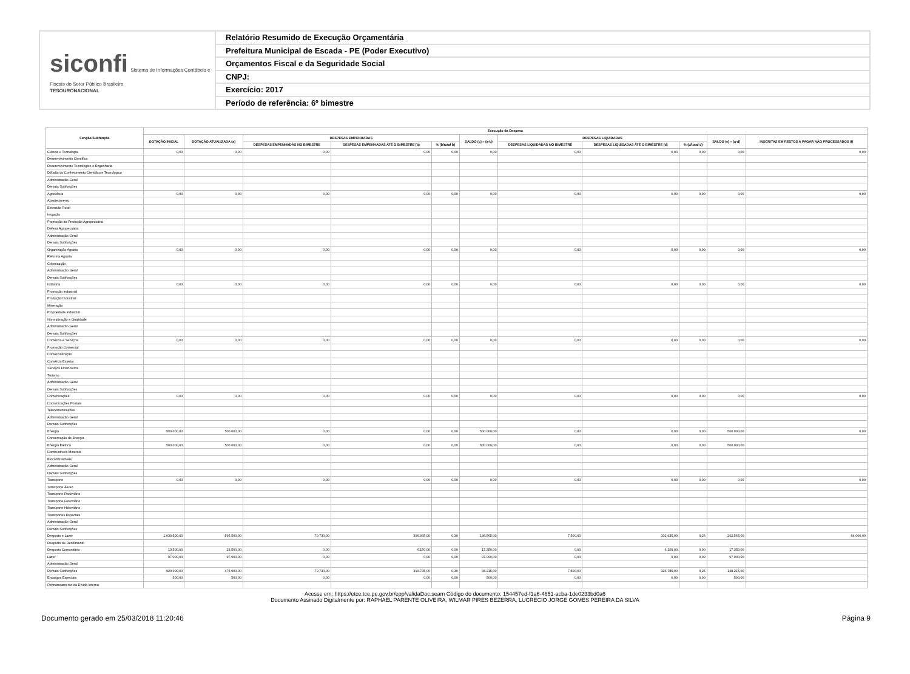siconfi Sistema de Informações Contábeis e Fiscais do Setor Público Brasileiro
TESOURONACIONAL
Relatório Resumido de Execução Orçamentária
Prefeitura Municipal de Escada - PE (Poder Executivo)
Orçamentos Fiscal e da Seguridade Social
CNPJ:
Exercício: 2017
Período de referência: 6º bimestre
| Função/Subfunção | Execução da Despesa | | | | | | | | | | |
| --- | --- | --- | --- | --- | --- | --- | --- | --- | --- | --- | --- |
| | DOTAÇÃO INICIAL | DOTAÇÃO ATUALIZADA (a) | DESPESAS EMPENHADAS | | | SALDO (c) = (a-b) | DESPESAS LIQUIDADAS | | | SALDO (e) = (a-d) | INSCRITAS EM RESTOS A PAGAR NÃO PROCESSADOS (f) |
| | | | DESPESAS EMPENHADAS NO BIMESTRE | DESPESAS EMPENHADAS ATÉ O BIMESTRE (b) | % (b/total b) | | DESPESAS LIQUIDADAS NO BIMESTRE | DESPESAS LIQUIDADAS ATÉ O BIMESTRE (d) | % (d/total d) | | |
| Ciência e Tecnologia | 0,00 | 0,00 | 0,00 | 0,00 | 0,00 | 0,00 | 0,00 | 0,00 | 0,00 | 0,00 | 0,00 |
| Desenvolvimento Científico | | | | | | | | | | | |
| Desenvolvimento Tecnológico e Engenharia | | | | | | | | | | | |
| Difusão do Conhecimento Científico e Tecnológico | | | | | | | | | | | |
| Administração Geral | | | | | | | | | | | |
| Demais Subfunções | | | | | | | | | | | |
| Agricultura | 0,00 | 0,00 | 0,00 | 0,00 | 0,00 | 0,00 | 0,00 | 0,00 | 0,00 | 0,00 | 0,00 |
| Abastecimento | | | | | | | | | | | |
| Extensão Rural | | | | | | | | | | | |
| Irrigação | | | | | | | | | | | |
| Promoção da Produção Agropecuária | | | | | | | | | | | |
| Defesa Agropecuária | | | | | | | | | | | |
| Administração Geral | | | | | | | | | | | |
| Demais Subfunções | | | | | | | | | | | |
| Organização Agrária | 0,00 | 0,00 | 0,00 | 0,00 | 0,00 | 0,00 | 0,00 | 0,00 | 0,00 | 0,00 | 0,00 |
| Reforma Agrária | | | | | | | | | | | |
| Colonização | | | | | | | | | | | |
| Administração Geral | | | | | | | | | | | |
| Demais Subfunções | | | | | | | | | | | |
| Indústria | 0,00 | 0,00 | 0,00 | 0,00 | 0,00 | 0,00 | 0,00 | 0,00 | 0,00 | 0,00 | 0,00 |
| Promoção Industrial | | | | | | | | | | | |
| Produção Industrial | | | | | | | | | | | |
| Mineração | | | | | | | | | | | |
| Propriedade Industrial | | | | | | | | | | | |
| Normalização e Qualidade | | | | | | | | | | | |
| Administração Geral | | | | | | | | | | | |
| Demais Subfunções | | | | | | | | | | | |
| Comércio e Serviços | 0,00 | 0,00 | 0,00 | 0,00 | 0,00 | 0,00 | 0,00 | 0,00 | 0,00 | 0,00 | 0,00 |
| Promoção Comercial | | | | | | | | | | | |
| Comercialização | | | | | | | | | | | |
| Comércio Exterior | | | | | | | | | | | |
| Serviços Financeiros | | | | | | | | | | | |
| Turismo | | | | | | | | | | | |
| Administração Geral | | | | | | | | | | | |
| Demais Subfunções | | | | | | | | | | | |
| Comunicações | 0,00 | 0,00 | 0,00 | 0,00 | 0,00 | 0,00 | 0,00 | 0,00 | 0,00 | 0,00 | 0,00 |
| Comunicações Postais | | | | | | | | | | | |
| Telecomunicações | | | | | | | | | | | |
| Administração Geral | | | | | | | | | | | |
| Demais Subfunções | | | | | | | | | | | |
| Energia | 500.000,00 | 500.000,00 | 0,00 | 0,00 | 0,00 | 500.000,00 | 0,00 | 0,00 | 0,00 | 500.000,00 | 0,00 |
| Conservação de Energia | | | | | | | | | | | |
| Energia Elétrica | 500.000,00 | 500.000,00 | 0,00 | 0,00 | 0,00 | 500.000,00 | 0,00 | 0,00 | 0,00 | 500.000,00 | |
| Combustíveis Minerais | | | | | | | | | | | |
| Biocombustíveis | | | | | | | | | | | |
| Administração Geral | | | | | | | | | | | |
| Demais Subfunções | | | | | | | | | | | |
| Transporte | 0,00 | 0,00 | 0,00 | 0,00 | 0,00 | 0,00 | 0,00 | 0,00 | 0,00 | 0,00 | 0,00 |
| Transporte Áereo | | | | | | | | | | | |
| Transporte Rodoviário | | | | | | | | | | | |
| Transporte Ferroviário | | | | | | | | | | | |
| Transporte Hidroviário | | | | | | | | | | | |
| Transportes Especiais | | | | | | | | | | | |
| Administração Geral | | | | | | | | | | | |
| Demais Subfunções | | | | | | | | | | | |
| Desporto e Lazer | 1.030.500,00 | 595.500,00 | 70.730,00 | 396.935,00 | 0,30 | 198.565,00 | 7.500,00 | 332.935,00 | 0,26 | 262.565,00 | 64.000,00 |
| Desporto de Rendimento | | | | | | | | | | | |
| Desporto Comunitário | 13.500,00 | 23.500,00 | 0,00 | 6.150,00 | 0,00 | 17.350,00 | 0,00 | 6.150,00 | 0,00 | 17.350,00 | |
| Lazer | 97.000,00 | 97.000,00 | 0,00 | 0,00 | 0,00 | 97.000,00 | 0,00 | 0,00 | 0,00 | 97.000,00 | |
| Administração Geral | | | | | | | | | | | |
| Demais Subfunções | 920.000,00 | 475.000,00 | 70.730,00 | 390.785,00 | 0,30 | 84.215,00 | 7.500,00 | 326.785,00 | 0,25 | 148.215,00 | |
| Encargos Especiais | 500,00 | 500,00 | 0,00 | 0,00 | 0,00 | 500,00 | 0,00 | 0,00 | 0,00 | 500,00 | |
| Refinanciamento da Dívida Interna | | | | | | | | | | | |
Acesse em: https://etce.tce.pe.gov.br/epp/validaDoc.seam Código do documento: 154457ed-f1a6-4651-acba-1de0233bd0a6
Documento Assinado Digitalmente por: RAPHAEL PARENTE OLIVEIRA, WILMAR PIRES BEZERRA, LUCRECIO JORGE GOMES PEREIRA DA SILVA
Documento gerado em 25/03/2018 11:20:46 Página 9